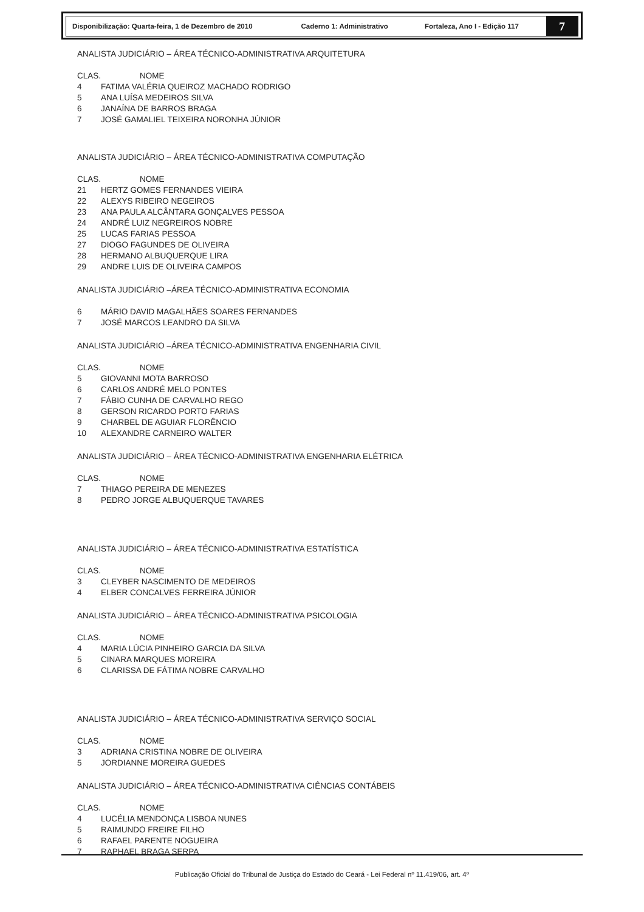Disponibilização: Quarta-feira, 1 de Dezembro de 2010 Caderno 1: Administrativo Fortaleza, Ano I - Edição 117
7
ANALISTA JUDICIÁRIO – ÁREA TÉCNICO-ADMINISTRATIVA ARQUITETURA
CLAS. NOME
4 FATIMA VALÉRIA QUEIROZ MACHADO RODRIGO
5 ANA LUÍSA MEDEIROS SILVA
6 JANAÍNA DE BARROS BRAGA
7 JOSÉ GAMALIEL TEIXEIRA NORONHA JÚNIOR
ANALISTA JUDICIÁRIO – ÁREA TÉCNICO-ADMINISTRATIVA COMPUTAÇÃO
CLAS. NOME
21 HERTZ GOMES FERNANDES VIEIRA
22 ALEXYS RIBEIRO NEGEIROS
23 ANA PAULA ALCÂNTARA GONÇALVES PESSOA
24 ANDRÉ LUIZ NEGREIROS NOBRE
25 LUCAS FARIAS PESSOA
27 DIOGO FAGUNDES DE OLIVEIRA
28 HERMANO ALBUQUERQUE LIRA
29 ANDRE LUIS DE OLIVEIRA CAMPOS
ANALISTA JUDICIÁRIO –ÁREA TÉCNICO-ADMINISTRATIVA ECONOMIA
6 MÁRIO DAVID MAGALHÃES SOARES FERNANDES
7 JOSÉ MARCOS LEANDRO DA SILVA
ANALISTA JUDICIÁRIO –ÁREA TÉCNICO-ADMINISTRATIVA ENGENHARIA CIVIL
CLAS. NOME
5 GIOVANNI MOTA BARROSO
6 CARLOS ANDRÉ MELO PONTES
7 FÁBIO CUNHA DE CARVALHO REGO
8 GERSON RICARDO PORTO FARIAS
9 CHARBEL DE AGUIAR FLORÊNCIO
10 ALEXANDRE CARNEIRO WALTER
ANALISTA JUDICIÁRIO – ÁREA TÉCNICO-ADMINISTRATIVA ENGENHARIA ELÉTRICA
CLAS. NOME
7 THIAGO PEREIRA DE MENEZES
8 PEDRO JORGE ALBUQUERQUE TAVARES
ANALISTA JUDICIÁRIO – ÁREA TÉCNICO-ADMINISTRATIVA ESTATÍSTICA
CLAS. NOME
3 CLEYBER NASCIMENTO DE MEDEIROS
4 ELBER CONCALVES FERREIRA JÚNIOR
ANALISTA JUDICIÁRIO – ÁREA TÉCNICO-ADMINISTRATIVA PSICOLOGIA
CLAS. NOME
4 MARIA LÚCIA PINHEIRO GARCIA DA SILVA
5 CINARA MARQUES MOREIRA
6 CLARISSA DE FÁTIMA NOBRE CARVALHO
ANALISTA JUDICIÁRIO – ÁREA TÉCNICO-ADMINISTRATIVA SERVIÇO SOCIAL
CLAS. NOME
3 ADRIANA CRISTINA NOBRE DE OLIVEIRA
5 JORDIANNE MOREIRA GUEDES
ANALISTA JUDICIÁRIO – ÁREA TÉCNICO-ADMINISTRATIVA CIÊNCIAS CONTÁBEIS
CLAS. NOME
4 LUCÉLIA MENDONÇA LISBOA NUNES
5 RAIMUNDO FREIRE FILHO
6 RAFAEL PARENTE NOGUEIRA
7 RAPHAEL BRAGA SERPA
Publicação Oficial do Tribunal de Justiça do Estado do Ceará - Lei Federal nº 11.419/06, art. 4º